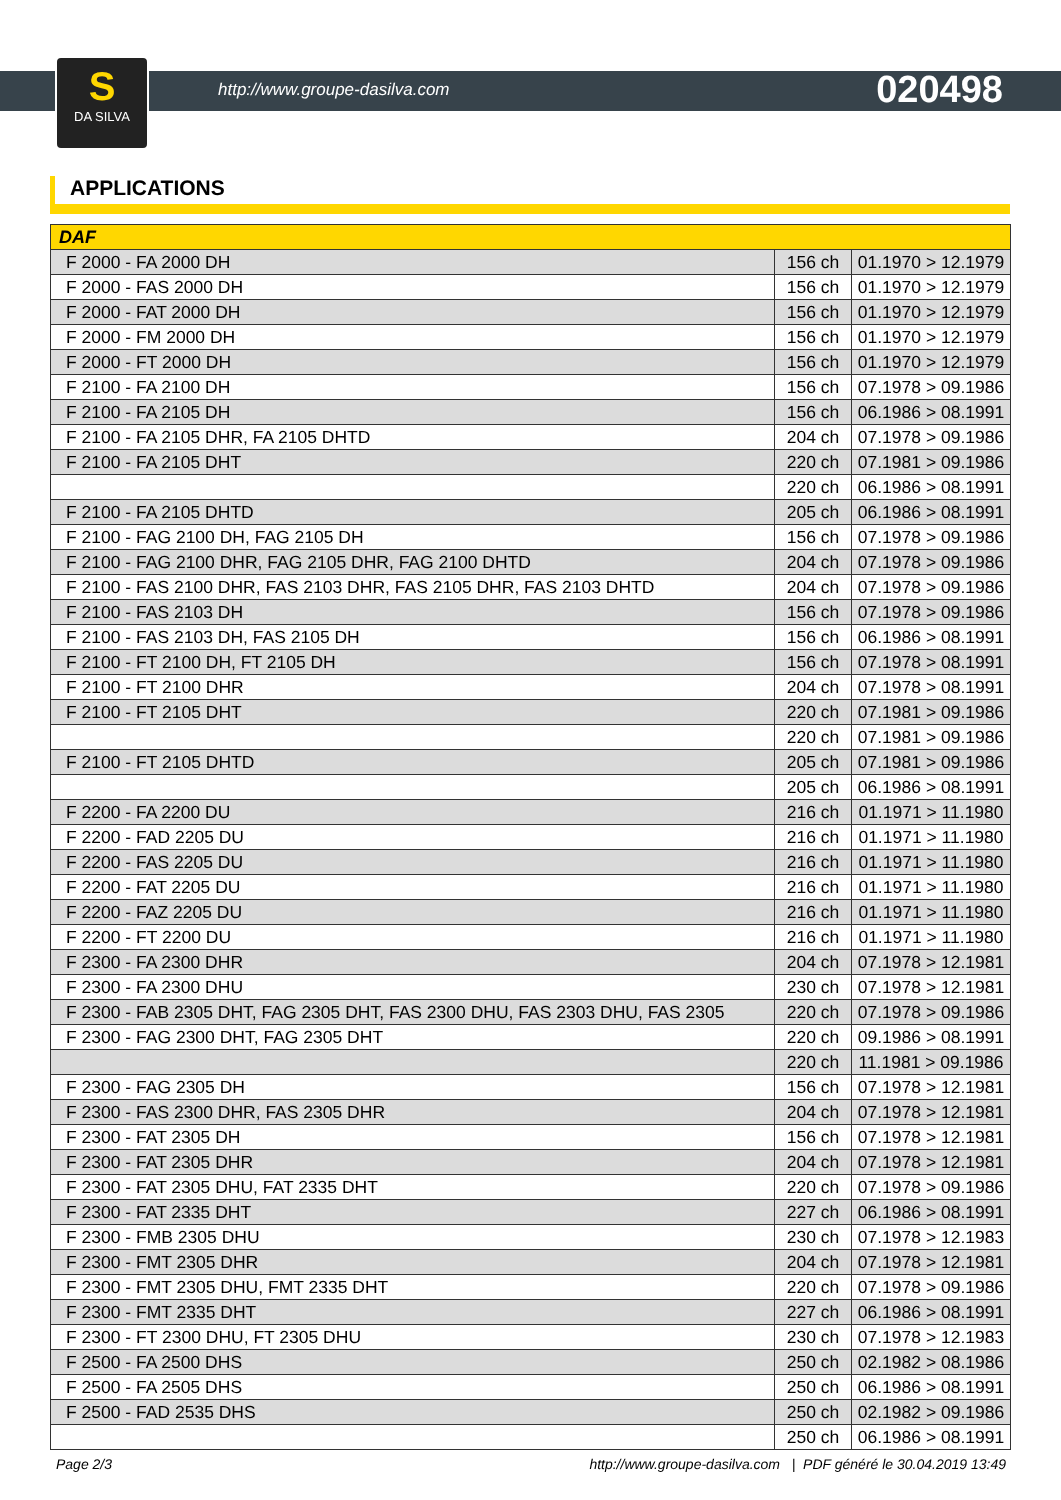S
DA SILVA
http://www.groupe-dasilva.com 020498
APPLICATIONS
| DAF | | |
| --- | --- | --- |
| F 2000 - FA 2000 DH | 156 ch | 01.1970 > 12.1979 |
| F 2000 - FAS 2000 DH | 156 ch | 01.1970 > 12.1979 |
| F 2000 - FAT 2000 DH | 156 ch | 01.1970 > 12.1979 |
| F 2000 - FM 2000 DH | 156 ch | 01.1970 > 12.1979 |
| F 2000 - FT 2000 DH | 156 ch | 01.1970 > 12.1979 |
| F 2100 - FA 2100 DH | 156 ch | 07.1978 > 09.1986 |
| F 2100 - FA 2105 DH | 156 ch | 06.1986 > 08.1991 |
| F 2100 - FA 2105 DHR, FA 2105 DHTD | 204 ch | 07.1978 > 09.1986 |
| F 2100 - FA 2105 DHT | 220 ch | 07.1981 > 09.1986 |
| | 220 ch | 06.1986 > 08.1991 |
| F 2100 - FA 2105 DHTD | 205 ch | 06.1986 > 08.1991 |
| F 2100 - FAG 2100 DH, FAG 2105 DH | 156 ch | 07.1978 > 09.1986 |
| F 2100 - FAG 2100 DHR, FAG 2105 DHR, FAG 2100 DHTD | 204 ch | 07.1978 > 09.1986 |
| F 2100 - FAS 2100 DHR, FAS 2103 DHR, FAS 2105 DHR, FAS 2103 DHTD | 204 ch | 07.1978 > 09.1986 |
| F 2100 - FAS 2103 DH | 156 ch | 07.1978 > 09.1986 |
| F 2100 - FAS 2103 DH, FAS 2105 DH | 156 ch | 06.1986 > 08.1991 |
| F 2100 - FT 2100 DH, FT 2105 DH | 156 ch | 07.1978 > 08.1991 |
| F 2100 - FT 2100 DHR | 204 ch | 07.1978 > 08.1991 |
| F 2100 - FT 2105 DHT | 220 ch | 07.1981 > 09.1986 |
| | 220 ch | 07.1981 > 09.1986 |
| F 2100 - FT 2105 DHTD | 205 ch | 07.1981 > 09.1986 |
| | 205 ch | 06.1986 > 08.1991 |
| F 2200 - FA 2200 DU | 216 ch | 01.1971 > 11.1980 |
| F 2200 - FAD 2205 DU | 216 ch | 01.1971 > 11.1980 |
| F 2200 - FAS 2205 DU | 216 ch | 01.1971 > 11.1980 |
| F 2200 - FAT 2205 DU | 216 ch | 01.1971 > 11.1980 |
| F 2200 - FAZ 2205 DU | 216 ch | 01.1971 > 11.1980 |
| F 2200 - FT 2200 DU | 216 ch | 01.1971 > 11.1980 |
| F 2300 - FA 2300 DHR | 204 ch | 07.1978 > 12.1981 |
| F 2300 - FA 2300 DHU | 230 ch | 07.1978 > 12.1981 |
| F 2300 - FAB 2305 DHT, FAG 2305 DHT, FAS 2300 DHU, FAS 2303 DHU, FAS 2305 | 220 ch | 07.1978 > 09.1986 |
| F 2300 - FAG 2300 DHT, FAG 2305 DHT | 220 ch | 09.1986 > 08.1991 |
| | 220 ch | 11.1981 > 09.1986 |
| F 2300 - FAG 2305 DH | 156 ch | 07.1978 > 12.1981 |
| F 2300 - FAS 2300 DHR, FAS 2305 DHR | 204 ch | 07.1978 > 12.1981 |
| F 2300 - FAT 2305 DH | 156 ch | 07.1978 > 12.1981 |
| F 2300 - FAT 2305 DHR | 204 ch | 07.1978 > 12.1981 |
| F 2300 - FAT 2305 DHU, FAT 2335 DHT | 220 ch | 07.1978 > 09.1986 |
| F 2300 - FAT 2335 DHT | 227 ch | 06.1986 > 08.1991 |
| F 2300 - FMB 2305 DHU | 230 ch | 07.1978 > 12.1983 |
| F 2300 - FMT 2305 DHR | 204 ch | 07.1978 > 12.1981 |
| F 2300 - FMT 2305 DHU, FMT 2335 DHT | 220 ch | 07.1978 > 09.1986 |
| F 2300 - FMT 2335 DHT | 227 ch | 06.1986 > 08.1991 |
| F 2300 - FT 2300 DHU, FT 2305 DHU | 230 ch | 07.1978 > 12.1983 |
| F 2500 - FA 2500 DHS | 250 ch | 02.1982 > 08.1986 |
| F 2500 - FA 2505 DHS | 250 ch | 06.1986 > 08.1991 |
| F 2500 - FAD 2535 DHS | 250 ch | 02.1982 > 09.1986 |
| | 250 ch | 06.1986 > 08.1991 |
Page 2/3 http://www.groupe-dasilva.com | PDF généré le 30.04.2019 13:49